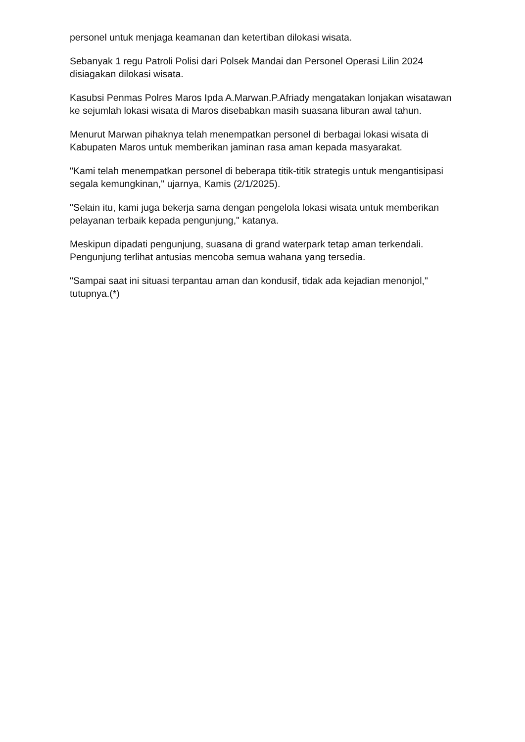personel untuk menjaga keamanan dan ketertiban dilokasi wisata.
Sebanyak 1 regu Patroli Polisi dari Polsek Mandai dan Personel Operasi Lilin 2024 disiagakan dilokasi wisata.
Kasubsi Penmas Polres Maros Ipda A.Marwan.P.Afriady mengatakan lonjakan wisatawan ke sejumlah lokasi wisata di Maros disebabkan masih suasana liburan awal tahun.
Menurut Marwan pihaknya telah menempatkan personel di berbagai lokasi wisata di Kabupaten Maros untuk memberikan jaminan rasa aman kepada masyarakat.
"Kami telah menempatkan personel di beberapa titik-titik strategis untuk mengantisipasi segala kemungkinan," ujarnya, Kamis (2/1/2025).
"Selain itu, kami juga bekerja sama dengan pengelola lokasi wisata untuk memberikan pelayanan terbaik kepada pengunjung," katanya.
Meskipun dipadati pengunjung, suasana di grand waterpark tetap aman terkendali. Pengunjung terlihat antusias mencoba semua wahana yang tersedia.
"Sampai saat ini situasi terpantau aman dan kondusif, tidak ada kejadian menonjol," tutupnya.(*)